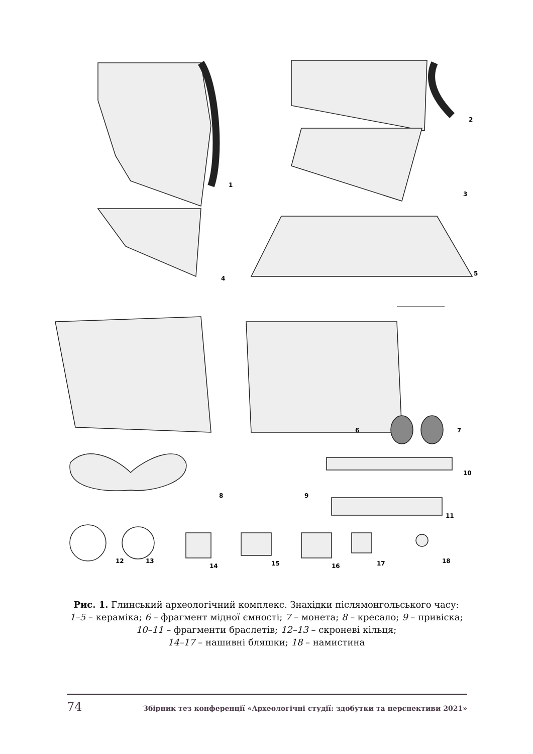1
2
3
4
5
6
7
8
9
10
11
12
13
14
15
16
17
18
Рис. 1. Глинський археологічний комплекс. Знахідки післямонгольського часу:
1–5 – кераміка; 6 – фрагмент мідної ємності; 7 – монета; 8 – кресало; 9 – привіска;
10–11 – фрагменти браслетів; 12–13 – скроневі кільця;
14–17 – нашивні бляшки; 18 – намистина
74 Збірник тез конференції «Археологічні студії: здобутки та перспективи 2021»